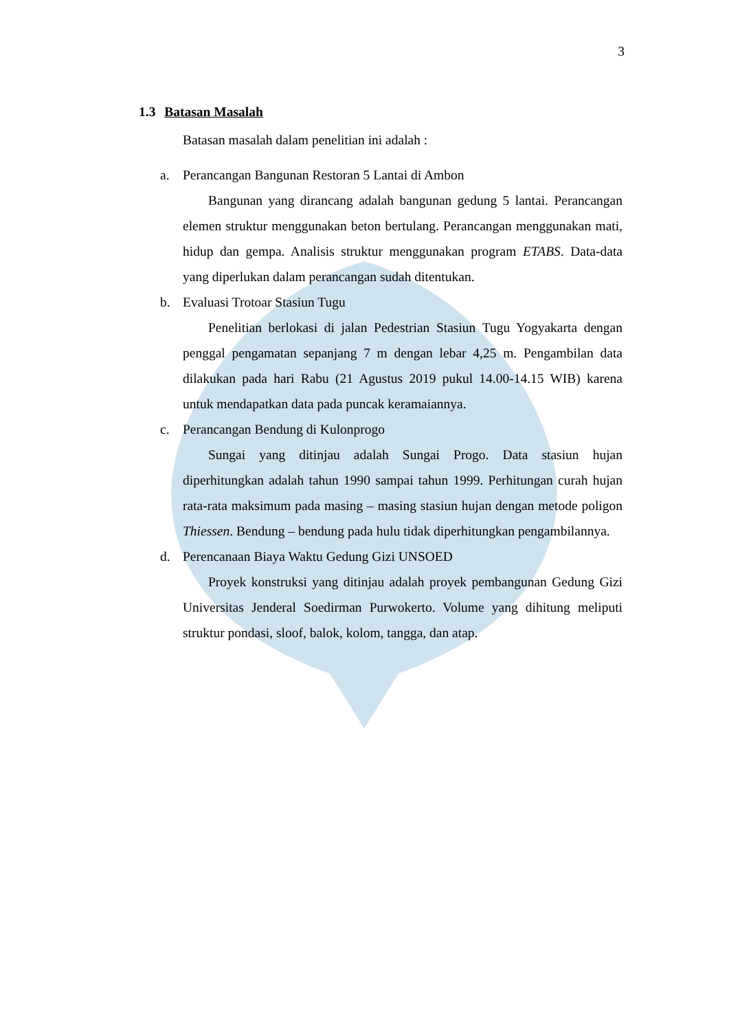3
1.3 Batasan Masalah
Batasan masalah dalam penelitian ini adalah :
a. Perancangan Bangunan Restoran 5 Lantai di Ambon
Bangunan yang dirancang adalah bangunan gedung 5 lantai. Perancangan elemen struktur menggunakan beton bertulang. Perancangan menggunakan mati, hidup dan gempa. Analisis struktur menggunakan program ETABS. Data-data yang diperlukan dalam perancangan sudah ditentukan.
b. Evaluasi Trotoar Stasiun Tugu
Penelitian berlokasi di jalan Pedestrian Stasiun Tugu Yogyakarta dengan penggal pengamatan sepanjang 7 m dengan lebar 4,25 m. Pengambilan data dilakukan pada hari Rabu (21 Agustus 2019 pukul 14.00-14.15 WIB) karena untuk mendapatkan data pada puncak keramaiannya.
c. Perancangan Bendung di Kulonprogo
Sungai yang ditinjau adalah Sungai Progo. Data stasiun hujan diperhitungkan adalah tahun 1990 sampai tahun 1999. Perhitungan curah hujan rata-rata maksimum pada masing – masing stasiun hujan dengan metode poligon Thiessen. Bendung – bendung pada hulu tidak diperhitungkan pengambilannya.
d. Perencanaan Biaya Waktu Gedung Gizi UNSOED
Proyek konstruksi yang ditinjau adalah proyek pembangunan Gedung Gizi Universitas Jenderal Soedirman Purwokerto. Volume yang dihitung meliputi struktur pondasi, sloof, balok, kolom, tangga, dan atap.